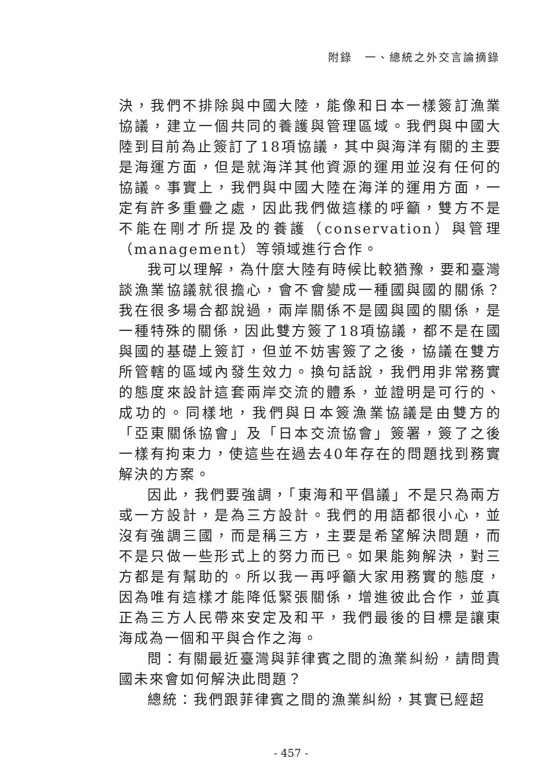附錄　一、總統之外交言論摘錄
決，我們不排除與中國大陸，能像和日本一樣簽訂漁業協議，建立一個共同的養護與管理區域。我們與中國大陸到目前為止簽訂了18項協議，其中與海洋有關的主要是海運方面，但是就海洋其他資源的運用並沒有任何的協議。事實上，我們與中國大陸在海洋的運用方面，一定有許多重疊之處，因此我們做這樣的呼籲，雙方不是不能在剛才所提及的養護（conservation）與管理（management）等領域進行合作。
我可以理解，為什麼大陸有時候比較猶豫，要和臺灣談漁業協議就很擔心，會不會變成一種國與國的關係？我在很多場合都說過，兩岸關係不是國與國的關係，是一種特殊的關係，因此雙方簽了18項協議，都不是在國與國的基礎上簽訂，但並不妨害簽了之後，協議在雙方所管轄的區域內發生效力。換句話說，我們用非常務實的態度來設計這套兩岸交流的體系，並證明是可行的、成功的。同樣地，我們與日本簽漁業協議是由雙方的「亞東關係協會」及「日本交流協會」簽署，簽了之後一樣有拘束力，使這些在過去40年存在的問題找到務實解決的方案。
因此，我們要強調，「東海和平倡議」不是只為兩方或一方設計，是為三方設計。我們的用語都很小心，並沒有強調三國，而是稱三方，主要是希望解決問題，而不是只做一些形式上的努力而已。如果能夠解決，對三方都是有幫助的。所以我一再呼籲大家用務實的態度，因為唯有這樣才能降低緊張關係，增進彼此合作，並真正為三方人民帶來安定及和平，我們最後的目標是讓東海成為一個和平與合作之海。
問：有關最近臺灣與菲律賓之間的漁業糾紛，請問貴國未來會如何解決此問題？
總統：我們跟菲律賓之間的漁業糾紛，其實已經超
- 457 -